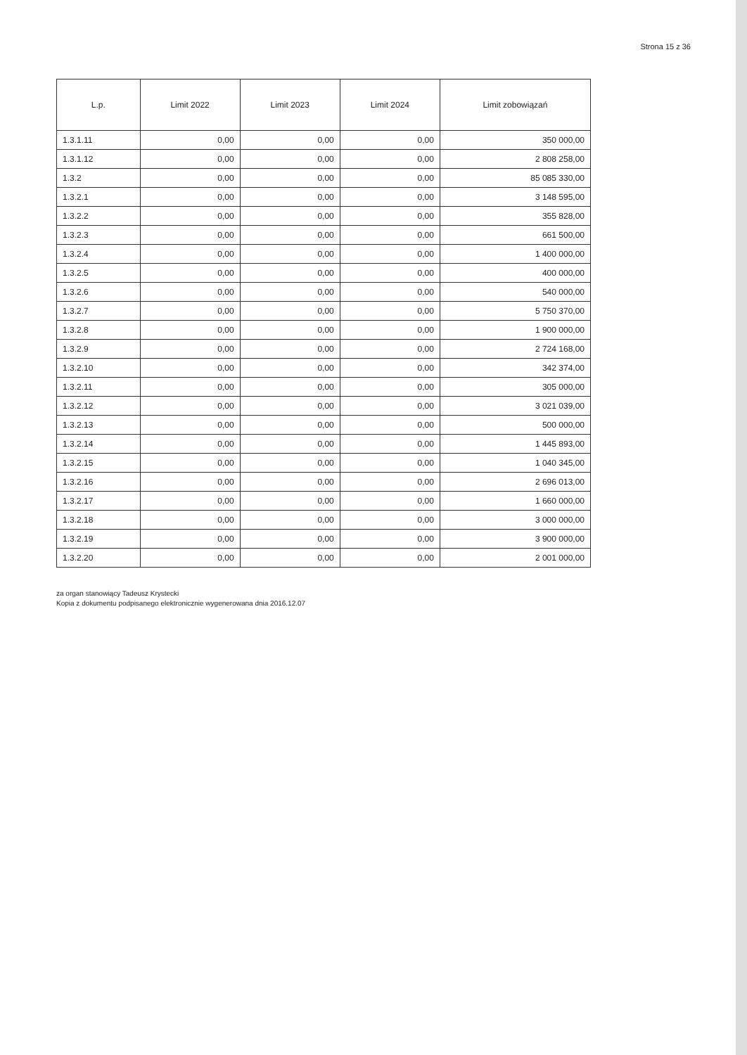Strona 15 z 36
| L.p. | Limit 2022 | Limit 2023 | Limit 2024 | Limit zobowiązań |
| --- | --- | --- | --- | --- |
| 1.3.1.11 | 0,00 | 0,00 | 0,00 | 350 000,00 |
| 1.3.1.12 | 0,00 | 0,00 | 0,00 | 2 808 258,00 |
| 1.3.2 | 0,00 | 0,00 | 0,00 | 85 085 330,00 |
| 1.3.2.1 | 0,00 | 0,00 | 0,00 | 3 148 595,00 |
| 1.3.2.2 | 0,00 | 0,00 | 0,00 | 355 828,00 |
| 1.3.2.3 | 0,00 | 0,00 | 0,00 | 661 500,00 |
| 1.3.2.4 | 0,00 | 0,00 | 0,00 | 1 400 000,00 |
| 1.3.2.5 | 0,00 | 0,00 | 0,00 | 400 000,00 |
| 1.3.2.6 | 0,00 | 0,00 | 0,00 | 540 000,00 |
| 1.3.2.7 | 0,00 | 0,00 | 0,00 | 5 750 370,00 |
| 1.3.2.8 | 0,00 | 0,00 | 0,00 | 1 900 000,00 |
| 1.3.2.9 | 0,00 | 0,00 | 0,00 | 2 724 168,00 |
| 1.3.2.10 | 0,00 | 0,00 | 0,00 | 342 374,00 |
| 1.3.2.11 | 0,00 | 0,00 | 0,00 | 305 000,00 |
| 1.3.2.12 | 0,00 | 0,00 | 0,00 | 3 021 039,00 |
| 1.3.2.13 | 0,00 | 0,00 | 0,00 | 500 000,00 |
| 1.3.2.14 | 0,00 | 0,00 | 0,00 | 1 445 893,00 |
| 1.3.2.15 | 0,00 | 0,00 | 0,00 | 1 040 345,00 |
| 1.3.2.16 | 0,00 | 0,00 | 0,00 | 2 696 013,00 |
| 1.3.2.17 | 0,00 | 0,00 | 0,00 | 1 660 000,00 |
| 1.3.2.18 | 0,00 | 0,00 | 0,00 | 3 000 000,00 |
| 1.3.2.19 | 0,00 | 0,00 | 0,00 | 3 900 000,00 |
| 1.3.2.20 | 0,00 | 0,00 | 0,00 | 2 001 000,00 |
za organ stanowiący Tadeusz Krystecki
Kopia z dokumentu podpisanego elektronicznie wygenerowana dnia 2016.12.07